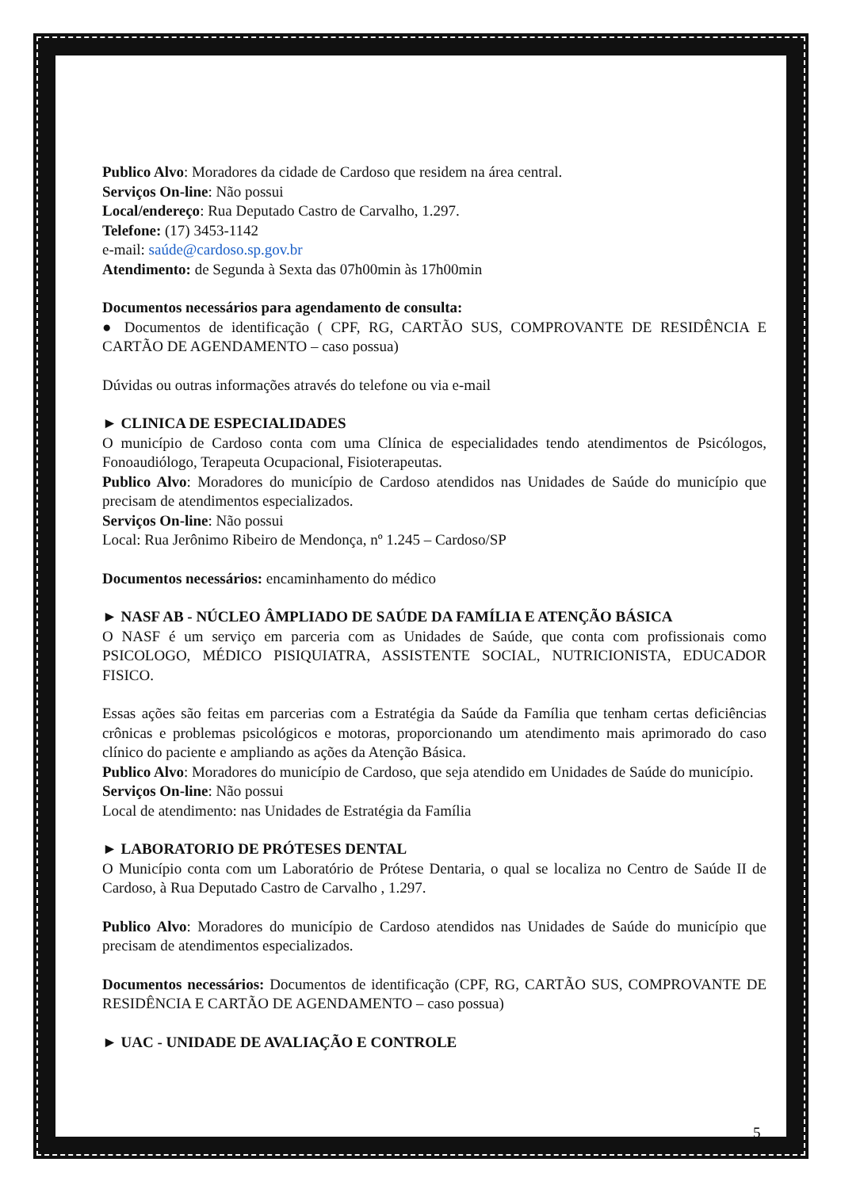Publico Alvo: Moradores da cidade de Cardoso que residem na área central.
Serviços On-line: Não possui
Local/endereço: Rua Deputado Castro de Carvalho, 1.297.
Telefone: (17) 3453-1142
e-mail: saúde@cardoso.sp.gov.br
Atendimento: de Segunda à Sexta das 07h00min às 17h00min
Documentos necessários para agendamento de consulta:
● Documentos de identificação ( CPF, RG, CARTÃO SUS, COMPROVANTE DE RESIDÊNCIA E CARTÃO DE AGENDAMENTO – caso possua)
Dúvidas ou outras informações através do telefone ou via e-mail
► CLINICA DE ESPECIALIDADES
O município de Cardoso conta com uma Clínica de especialidades tendo atendimentos de Psicólogos, Fonoaudiólogo, Terapeuta Ocupacional, Fisioterapeutas.
Publico Alvo: Moradores do município de Cardoso atendidos nas Unidades de Saúde do município que precisam de atendimentos especializados.
Serviços On-line: Não possui
Local: Rua Jerônimo Ribeiro de Mendonça, nº 1.245 – Cardoso/SP
Documentos necessários: encaminhamento do médico
► NASF AB - NÚCLEO ÂMPLIADO DE SAÚDE DA FAMÍLIA E ATENÇÃO BÁSICA
O NASF é um serviço em parceria com as Unidades de Saúde, que conta com profissionais como PSICOLOGO, MÉDICO PISIQUIATRA, ASSISTENTE SOCIAL, NUTRICIONISTA, EDUCADOR FISICO.
Essas ações são feitas em parcerias com a Estratégia da Saúde da Família que tenham certas deficiências crônicas e problemas psicológicos e motoras, proporcionando um atendimento mais aprimorado do caso clínico do paciente e ampliando as ações da Atenção Básica.
Publico Alvo: Moradores do município de Cardoso, que seja atendido em Unidades de Saúde do município.
Serviços On-line: Não possui
Local de atendimento: nas Unidades de Estratégia da Família
► LABORATORIO DE PRÓTESES DENTAL
O Município conta com um Laboratório de Prótese Dentaria, o qual se localiza no Centro de Saúde II de Cardoso, à Rua Deputado Castro de Carvalho , 1.297.
Publico Alvo: Moradores do município de Cardoso atendidos nas Unidades de Saúde do município que precisam de atendimentos especializados.
Documentos necessários: Documentos de identificação (CPF, RG, CARTÃO SUS, COMPROVANTE DE RESIDÊNCIA E CARTÃO DE AGENDAMENTO – caso possua)
► UAC - UNIDADE DE AVALIAÇÃO E CONTROLE
5